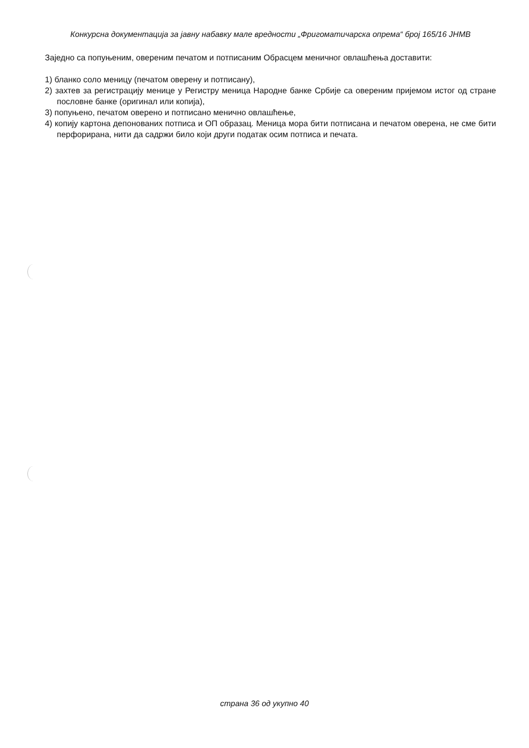Конкурсна документација за јавну набавку мале вредности „Фригоматичарска опрема“ број 165/16 ЈНМВ
Заједно са попуњеним, овереним печатом и потписаним Обрасцем меничног овлашћења доставити:
1) бланко соло меницу (печатом оверену и потписану),
2) захтев за регистрацију менице у Регистру меница Народне банке Србије са овереним пријемом истог од стране пословне банке (оригинал или копија),
3) попуњено, печатом оверено и потписано менично овлашћење,
4) копију картона депонованих потписа и ОП образац. Меница мора бити потписана и печатом оверена, не сме бити перфорирана, нити да садржи било који други податак осим потписа и печата.
страна 36 од укупно 40